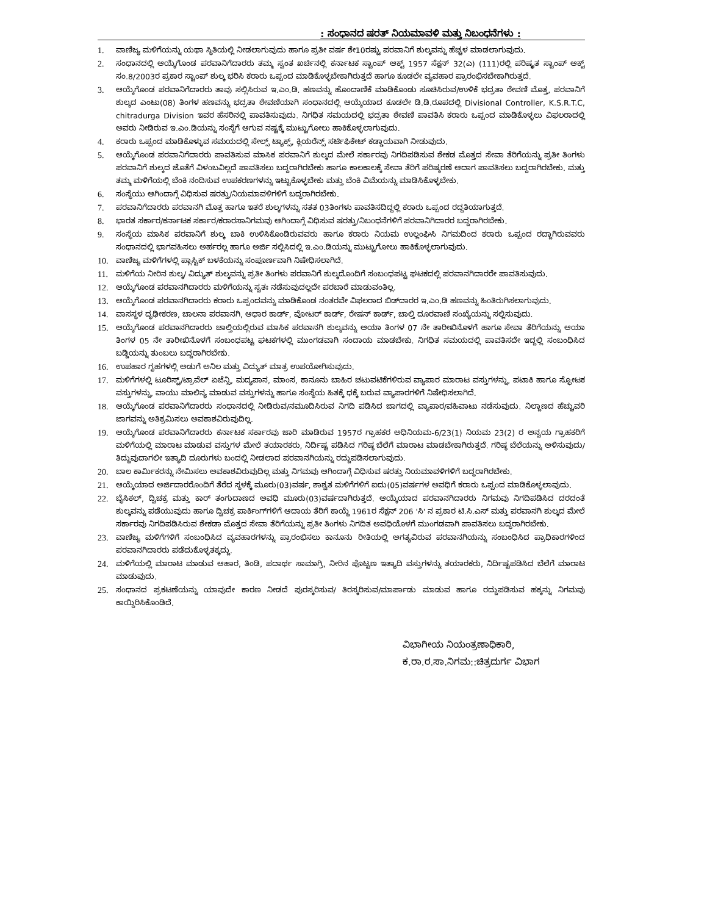: ಸಂಧಾನದ ಷರತ್ ನಿಯಮಾವಳಿ ಮತ್ತು ನಿಬಂಧನೆಗಳು :
1. ವಾಣಿಜ್ಯ ಮಳಿಗೆಯನ್ನು ಯಥಾ ಸ್ಥಿತಿಯಲ್ಲಿ ನೀಡಲಾಗುವುದು ಹಾಗೂ ಪ್ರತೀ ವರ್ಷ ಶೇ10ರಷ್ಟು ಪರವಾನಿಗೆ ಶುಲ್ಕವನ್ನು ಹೆಚ್ಚಳ ಮಾಡಲಾಗುವುದು.
2. ಸಂಧಾನದಲ್ಲಿ ಆಯ್ಕೆಗೊಂಡ ಪರವಾನಿಗೆದಾರರು ತಮ್ಮ ಸ್ವಂತ ಖರ್ಚಿನಲ್ಲಿ ಕರ್ನಾಟಕ ಸ್ಟಾಂಪ್ ಆಕ್ಟ್ 1957 ಸೆಕ್ಷನ್ 32(ಎ) (111)ರಲ್ಲಿ ಪರಿಷ್ಕೃತ ಸ್ಟಾಂಪ್ ಆಕ್ಟ್ ಸಂ.8/2003ರ ಪ್ರಕಾರ ಸ್ಟಾಂಪ್ ಶುಲ್ಕ ಭರಿಸಿ ಕರಾರು ಒಪ್ಪಂದ ಮಾಡಿಕೊಳ್ಳಬೇಕಾಗಿರುತ್ತದೆ ಹಾಗೂ ಕೂಡಲೇ ವ್ಯವಹಾರ ಪ್ರಾರಂಭಿಸಬೇಕಾಗಿರುತ್ತದೆ.
3. ಆಯ್ಕೆಗೊಂಡ ಪರವಾನಿಗೆದಾರರು ತಾವು ಸಲ್ಲಿಸಿರುವ ಇ.ಎಂ.ಡಿ. ಹಣವನ್ನು ಹೊಂದಾಣಿಕೆ ಮಾಡಿಕೊಂಡು ಸೂಚಿಸಿರುವ/ಉಳಿಕೆ ಭದ್ರತಾ ಠೇವಣಿ ಮೊತ್ತ, ಪರವಾನಿಗೆ ಶುಲ್ಕದ ಎಂಟು(08) ತಿಂಗಳ ಹಣವನ್ನು ಭದ್ರತಾ ಠೇವಣಿಯಾಗಿ ಸಂಧಾನದಲ್ಲಿ ಆಯ್ಕೆಯಾದ ಕೂಡಲೇ ಡಿ.ಡಿ.ರೂಪದಲ್ಲಿ Divisional Controller, K.S.R.T.C, chitradurga Division ಇವರ ಹೆಸರಿನಲ್ಲಿ ಪಾವತಿಸುವುದು. ನಿಗಧಿತ ಸಮಯದಲ್ಲಿ ಭದ್ರತಾ ಠೇವಣಿ ಪಾವತಿಸಿ ಕರಾರು ಒಪ್ಪಂದ ಮಾಡಿಕೊಳ್ಳಲು ವಿಫಲರಾದಲ್ಲಿ ಅವರು ನೀಡಿರುವ ಇ.ಎಂ.ಡಿಯನ್ನು ಸಂಸ್ಥೆಗೆ ಆಗುವ ನಷ್ಟಕ್ಕೆ ಮುಟ್ಟುಗೋಲು ಹಾಕಿಕೊಳ್ಳಲಾಗುವುದು.
4. ಕರಾರು ಒಪ್ಪಂದ ಮಾಡಿಕೊಳ್ಳುವ ಸಮಯದಲ್ಲಿ ಸೇಲ್ಸ್ ಟ್ಯಾಕ್ಸ್, ಕ್ಲಿಯರೆನ್ಸ್ ಸರ್ಟಿಫಿಕೇಟ್ ಕಡ್ಡಾಯವಾಗಿ ನೀಡುವುದು.
5. ಆಯ್ಕೆಗೊಂಡ ಪರವಾನಿಗೆದಾರರು ಪಾವತಿಸುವ ಮಾಸಿಕ ಪರವಾನಿಗೆ ಶುಲ್ಕದ ಮೇಲೆ ಸರ್ಕಾರವು ನಿಗದಿಪಡಿಸುವ ಶೇಕಡ ಮೊತ್ತದ ಸೇವಾ ತೆರಿಗೆಯನ್ನು ಪ್ರತೀ ತಿಂಗಳು ಪರವಾನಿಗೆ ಶುಲ್ಕದ ಜೊತೆಗೆ ವಿಳಂಬವಿಲ್ಲದೆ ಪಾವತಿಸಲು ಬದ್ದರಾಗಿರಬೇಕು ಹಾಗೂ ಕಾಲಕಾಲಕ್ಕೆ ಸೇವಾ ತೆರಿಗೆ ಪರಿಷ್ಕರಣೆ ಆದಾಗ ಪಾವತಿಸಲು ಬದ್ದರಾಗಿರಬೇಕು. ಮತ್ತು ತಮ್ಮ ಮಳಿಗೆಯಲ್ಲಿ ಬೆಂಕಿ ನಂದಿಸುವ ಉಪಕರಣಗಳನ್ನು ಇಟ್ಟುಕೊಳ್ಳಬೇಕು ಮತ್ತು ಬೆಂಕಿ ವಿಮೆಯನ್ನು ಮಾಡಿಸಿಕೊಳ್ಳಬೇಕು.
6. ಸಂಸ್ಥೆಯು ಆಗಿಂದಾಗ್ಗೆ ವಿಧಿಸುವ ಷರತ್ತು/ನಿಯಮಾವಳಿಗಳಿಗೆ ಬದ್ಧರಾಗಿರಬೇಕು.
7. ಪರವಾನಿಗೆದಾರರು ಪರವಾನಗಿ ಮೊತ್ತ ಹಾಗೂ ಇತರೆ ಶುಲ್ಕಗಳನ್ನು ಸತತ 03ತಿಂಗಳು ಪಾವತಿಸದಿದ್ದಲ್ಲಿ ಕರಾರು ಒಪ್ಪಂದ ರದ್ದತಿಯಾಗುತ್ತದೆ.
8. ಭಾರತ ಸರ್ಕಾರ/ಕರ್ನಾಟಕ ಸರ್ಕಾರ/ಕರಾರಸಾನಿಗಮವು ಆಗಿಂದಾಗ್ಗೆ ವಿಧಿಸುವ ಷರತ್ತು/ನಿಬಂಧನೆಗಳಿಗೆ ಪರವಾನಿಗಿದಾರರ ಬದ್ದರಾಗಿರಬೇಕು.
9. ಸಂಸ್ಥೆಯ ಮಾಸಿಕ ಪರವಾನಿಗೆ ಶುಲ್ಕ ಬಾಕಿ ಉಳಿಸಿಕೊಂಡಿರುವವರು ಹಾಗೂ ಕರಾರು ನಿಯಮ ಉಲ್ಲಂಘಿಸಿ ನಿಗಮದಿಂದ ಕರಾರು ಒಪ್ಪಂದ ರದ್ದಾಗಿರುವವರು ಸಂಧಾನದಲ್ಲಿ ಭಾಗವಹಿಸಲು ಅರ್ಹರಲ್ಲ ಹಾಗೂ ಅರ್ಜಿ ಸಲ್ಲಿಸಿದಲ್ಲಿ ಇ.ಎಂ.ಡಿಯನ್ನು ಮುಟ್ಟುಗೋಲು ಹಾಕಿಕೊಳ್ಳಲಾಗುವುದು.
10. ವಾಣಿಜ್ಯ ಮಳಿಗೆಗಳಲ್ಲಿ ಪ್ಲಾಸ್ಟಿಕ್ ಬಳಕೆಯನ್ನು ಸಂಪೂರ್ಣವಾಗಿ ನಿಷೇಧಿಸಲಾಗಿದೆ.
11. ಮಳಿಗೆಯ ನೀರಿನ ಶುಲ್ಕ/ ವಿದ್ಯುತ್ ಶುಲ್ಕವನ್ನು ಪ್ರತೀ ತಿಂಗಳು ಪರವಾನಿಗೆ ಶುಲ್ಕದೊಂದಿಗೆ ಸಂಬಂಧಪಟ್ಟ ಘಟಕದಲ್ಲಿ ಪರವಾನಗಿದಾರರೇ ಪಾವತಿಸುವುದು.
12. ಆಯ್ಕೆಗೊಂಡ ಪರವಾನಗಿದಾರರು ಮಳಿಗೆಯನ್ನು ಸ್ವತಃ ನಡೆಸುವುದಲ್ಲದೇ ಪರಬಾರೆ ಮಾಡುವಂತಿಲ್ಲ.
13. ಆಯ್ಕೆಗೊಂಡ ಪರವಾನಗಿದಾರರು ಕರಾರು ಒಪ್ಪಂದವನ್ನು ಮಾಡಿಕೊಂಡ ನಂತರವೇ ವಿಫಲರಾದ ಬಿಡ್‌ದಾರರ ಇ.ಎಂ.ಡಿ ಹಣವನ್ನು ಹಿಂತಿರುಗಿಸಲಾಗುವುದು.
14. ವಾಸಸ್ಥಳ ದೃಢೀಕರಣ, ಚಾಲನಾ ಪರವಾನಗಿ, ಆಧಾರ ಕಾರ್ಡ್, ವೋಟರ್ ಕಾರ್ಡ್, ರೇಷನ್ ಕಾರ್ಡ್, ಚಾಲ್ತಿ ದೂರವಾಣಿ ಸಂಖ್ಯೆಯನ್ನು ಸಲ್ಲಿಸುವುದು.
15. ಆಯ್ಕೆಗೊಂಡ ಪರವಾನಗಿದಾರರು ಚಾಲ್ತಿಯಲ್ಲಿರುವ ಮಾಸಿಕ ಪರವಾನಗಿ ಶುಲ್ಕವನ್ನು ಆಯಾ ತಿಂಗಳ 07 ನೇ ತಾರೀಖಿನೊಳಗೆ ಹಾಗೂ ಸೇವಾ ತೆರಿಗೆಯನ್ನು ಆಯಾ ತಿಂಗಳ 05 ನೇ ತಾರೀಖಿನೊಳಗೆ ಸಂಬಂಧಪಟ್ಟ ಘಟಕಗಳಲ್ಲಿ ಮುಂಗಡವಾಗಿ ಸಂದಾಯ ಮಾಡಬೇಕು. ನಿಗಧಿತ ಸಮಯದಲ್ಲಿ ಪಾವತಿಸದೇ ಇದ್ದಲ್ಲಿ ಸಂಬಂಧಿಸಿದ ಬಡ್ಡಿಯನ್ನು ತುಂಬಲು ಬದ್ದರಾಗಿರಬೇಕು.
16. ಉಪಹಾರ ಗೃಹಗಳಲ್ಲಿ ಅಡುಗೆ ಅನಿಲ ಮತ್ತು ವಿದ್ಯುತ್ ಮಾತ್ರ ಉಪಯೋಗಿಸುವುದು.
17. ಮಳಿಗೆಗಳಲ್ಲಿ ಟೂರಿಸ್ಟ್/ಟ್ರಾವೆಲ್ ಏಜೆನ್ಸಿ, ಮದ್ಯಪಾನ, ಮಾಂಸ, ಕಾನೂನು ಬಾಹಿರ ಚಟುವಟಿಕೆಗಳಿರುವ ವ್ಯಾಪಾರ ಮಾರಾಟ ವಸ್ತುಗಳನ್ನು, ಪಟಾಕಿ ಹಾಗೂ ಸ್ಫೋಟಕ ವಸ್ತುಗಳನ್ನು, ವಾಯು ಮಾಲಿನ್ಯ ಮಾಡುವ ವಸ್ತುಗಳನ್ನು ಹಾಗೂ ಸಂಸ್ಥೆಯ ಹಿತಕ್ಕೆ ಧಕ್ಕೆ ಬರುವ ವ್ಯಾಪಾರಗಳಿಗೆ ನಿಷೇಧಿಸಲಾಗಿದೆ.
18. ಆಯ್ಕೆಗೊಂಡ ಪರವಾನಿಗೆದಾರರು ಸಂಧಾನದಲ್ಲಿ ನೀಡಿರುವ/ನಮೂದಿಸಿರುವ ನಿಗದಿ ಪಡಿಸಿದ ಜಾಗದಲ್ಲಿ ವ್ಯಾಪಾರ/ವಹಿವಾಟು ನಡೆಸುವುದು. ನಿಲ್ದಾಣದ ಹೆಚ್ಚುವರಿ ಜಾಗವನ್ನು ಅತಿಕ್ರಮಿಸಲು ಅವಕಾಶವಿರುವುದಿಲ್ಲ.
19. ಆಯ್ಕೆಗೊಂಡ ಪರವಾನಿಗೆದಾರರು ಕರ್ನಾಟಕ ಸರ್ಕಾರವು ಜಾರಿ ಮಾಡಿರುವ 1957ರ ಗ್ರಾಹಕರ ಅಧಿನಿಯಮ-6/23(1) ನಿಯಮ 23(2) ರ ಅನ್ವಯ ಗ್ರಾಹಕರಿಗೆ ಮಳಿಗೆಯಲ್ಲಿ ಮಾರಾಟ ಮಾಡುವ ವಸ್ತುಗಳ ಮೇಲೆ ತಯಾರಕರು, ನಿರ್ದಿಷ್ಟ ಪಡಿಸಿದ ಗರಿಷ್ಠ ಬೆಲೆಗೆ ಮಾರಾಟ ಮಾಡಬೇಕಾಗಿರುತ್ತದೆ. ಗರಿಷ್ಠ ಬೆಲೆಯನ್ನು ಅಳಿಸುವುದು/ತಿದ್ದುವುದಾಗಲೀ ಇತ್ಯಾದಿ ದೂರುಗಳು ಬಂದಲ್ಲಿ ನೀಡಲಾದ ಪರವಾನಗಿಯನ್ನು ರದ್ದುಪಡಿಸಲಾಗುವುದು.
20. ಬಾಲ ಕಾರ್ಮಿಕರನ್ನು ನೇಮಿಸಲು ಅವಕಾಶವಿರುವುದಿಲ್ಲ ಮತ್ತು ನಿಗಮವು ಆಗಿಂದಾಗ್ಗೆ ವಿಧಿಸುವ ಷರತ್ತು ನಿಯಮಾವಳಿಗಳಿಗೆ ಬದ್ಧರಾಗಿರಬೇಕು.
21. ಆಯ್ಕೆಯಾದ ಅರ್ಜಿದಾರರೊಂದಿಗೆ ತೆರೆದ ಸ್ಥಳಕ್ಕೆ ಮೂರು(03)ವರ್ಷ, ಶಾಶ್ವತ ಮಳಿಗೆಗಳಿಗೆ ಐದು(05)ವರ್ಷಗಳ ಅವಧಿಗೆ ಕರಾರು ಒಪ್ಪಂದ ಮಾಡಿಕೊಳ್ಳಲಾವುದು.
22. ಬೈಸಿಕಲ್, ದ್ವಿಚಕ್ರ ಮತ್ತು ಕಾರ್ ತಂಗುದಾಣದ ಅವಧಿ ಮೂರು(03)ವರ್ಷದಾಗಿರುತ್ತದೆ. ಆಯ್ಕೆಯಾದ ಪರವಾನಗಿದಾರರು ನಿಗಮವು ನಿಗದಿಪಡಿಸಿದ ದರದಂತೆ ಶುಲ್ಕವನ್ನು ಪಡೆಯುವುದು ಹಾಗೂ ದ್ವಿಚಕ್ರ ಪಾರ್ಕಿಂಗ್‌ಗಳಿಗೆ ಆದಾಯ ತೆರಿಗೆ ಕಾಯ್ದೆ 1961ರ ಸೆಕ್ಷನ್ 206 'ಸಿ' ನ ಪ್ರಕಾರ ಟಿ.ಸಿ.ಎಸ್ ಮತ್ತು ಪರವಾನಗಿ ಶುಲ್ಕದ ಮೇಲೆ ಸರ್ಕಾರವು ನಿಗದಿಪಡಿಸಿರುವ ಶೇಕಡಾ ಮೊತ್ತದ ಸೇವಾ ತೆರಿಗೆಯನ್ನು ಪ್ರತೀ ತಿಂಗಳು ನಿಗದಿತ ಅವಧಿಯೊಳಗೆ ಮುಂಗಡವಾಗಿ ಪಾವತಿಸಲು ಬದ್ಧರಾಗಿರಬೇಕು.
23. ವಾಣಿಜ್ಯ ಮಳಿಗೆಗಳಿಗೆ ಸಂಬಂಧಿಸಿದ ವ್ಯವಹಾರಗಳನ್ನು ಪ್ರಾರಂಭಿಸಲು ಕಾನೂನು ರೀತಿಯಲ್ಲಿ ಅಗತ್ಯವಿರುವ ಪರವಾನಗಿಯನ್ನು ಸಂಬಂಧಿಸಿದ ಪ್ರಾಧಿಕಾರಗಳಿಂದ ಪರವಾನಗಿದಾರರು ಪಡೆದುಕೊಳ್ಳತಕ್ಕದ್ದು.
24. ಮಳಿಗೆಯಲ್ಲಿ ಮಾರಾಟ ಮಾಡುವ ಆಹಾರ, ತಿಂಡಿ, ಪದಾರ್ಥ ಸಾಮಾಗ್ರಿ, ನೀರಿನ ಪೊಟ್ಟಣ ಇತ್ಯಾದಿ ವಸ್ತುಗಳನ್ನು ತಯಾರಕರು, ನಿರ್ದಿಷ್ಟಪಡಿಸಿದ ಬೆಲೆಗೆ ಮಾರಾಟ ಮಾಡುವುದು.
25. ಸಂಧಾನದ ಪ್ರಕಟಣೆಯನ್ನು ಯಾವುದೇ ಕಾರಣ ನೀಡದೆ ಪುರಸ್ಕರಿಸುವ/ ತಿರಸ್ಕರಿಸುವ/ಮಾರ್ಪಾಡು ಮಾಡುವ ಹಾಗೂ ರದ್ದುಪಡಿಸುವ ಹಕ್ಕನ್ನು ನಿಗಮವು ಕಾಯ್ದಿರಿಸಿಕೊಂಡಿದೆ.
ವಿಭಾಗೀಯ ನಿಯಂತ್ರಣಾಧಿಕಾರಿ,
ಕ.ರಾ.ರ.ಸಾ.ನಿಗಮ::ಚಿತ್ರದುರ್ಗ ವಿಭಾಗ